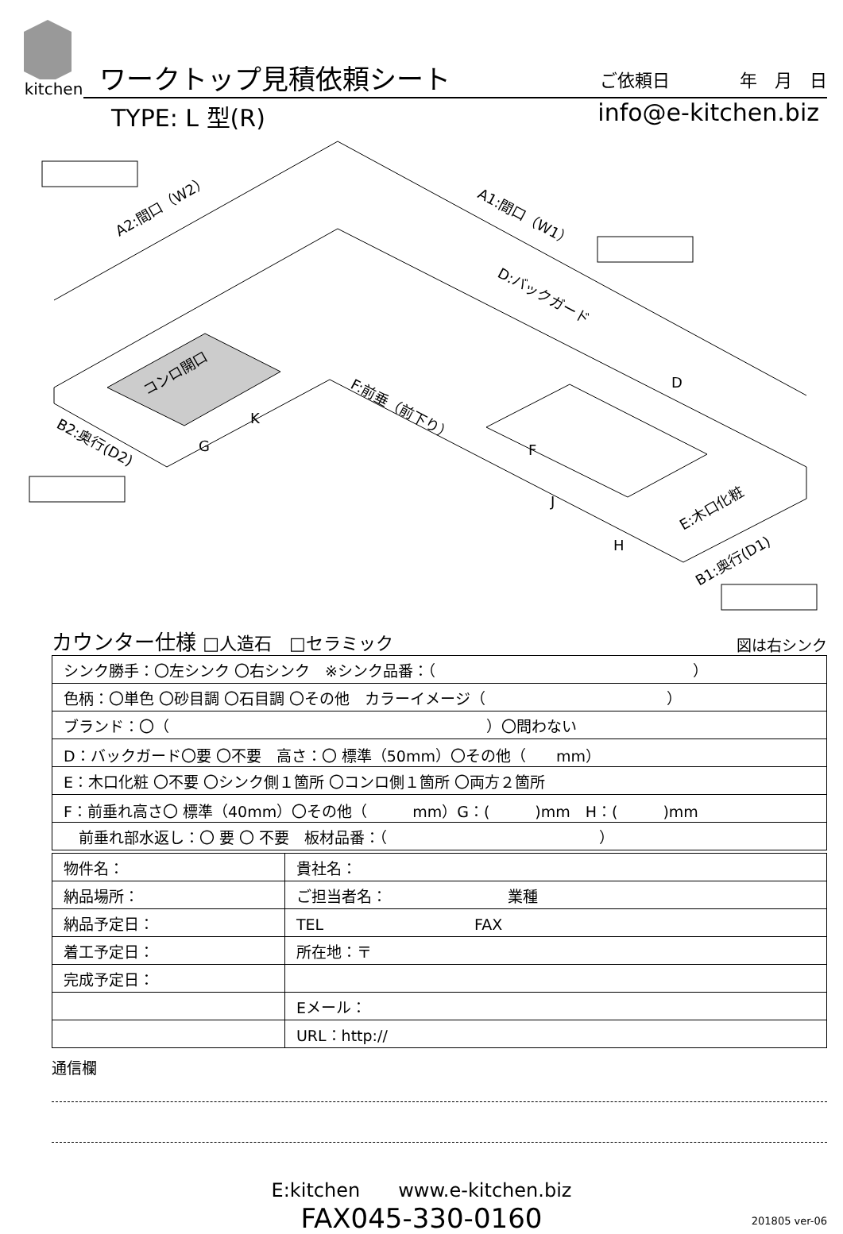kitchen
ワークトップ見積依頼シート ご依頼日　　　　年　月　日
TYPE: L 型(R) info@e-kitchen.biz
A2:間口（W2）
A1:間口（W1）
D:バックガード
コンロ開口
F:前垂（前下り）
B2:奥行(D2)
E:木口化粧
B1:奥行(D1)
D
F
K
G
J
H
カウンター仕様 □人造石　□セラミック 図は右シンク
| シンク勝手：〇左シンク 〇右シンク ※シンク品番：（ ） |
| 色柄：〇単色 〇砂目調 〇石目調 〇その他 カラーイメージ（ ） |
| ブランド：〇（ ）〇問わない |
| D：バックガード〇要 〇不要 高さ：〇 標準（50mm）〇その他（ mm） |
| E：木口化粧 〇不要 〇シンク側１箇所 〇コンロ側１箇所 〇両方２箇所 |
| F：前垂れ高さ〇 標準（40mm）〇その他（ mm）G：( )mm H：( )mm |
| 前垂れ部水返し：〇 要 〇 不要 板材品番：（ ） |
| 物件名： | 貴社名： |
| 納品場所： | ご担当者名： 業種 |
| 納品予定日： | TEL FAX |
| 着工予定日： | 所在地：〒 |
| 完成予定日： | |
| | Eメール： |
| | URL：http:// |
通信欄
E:kitchen　　www.e-kitchen.biz
FAX045-330-0160
201805 ver-06